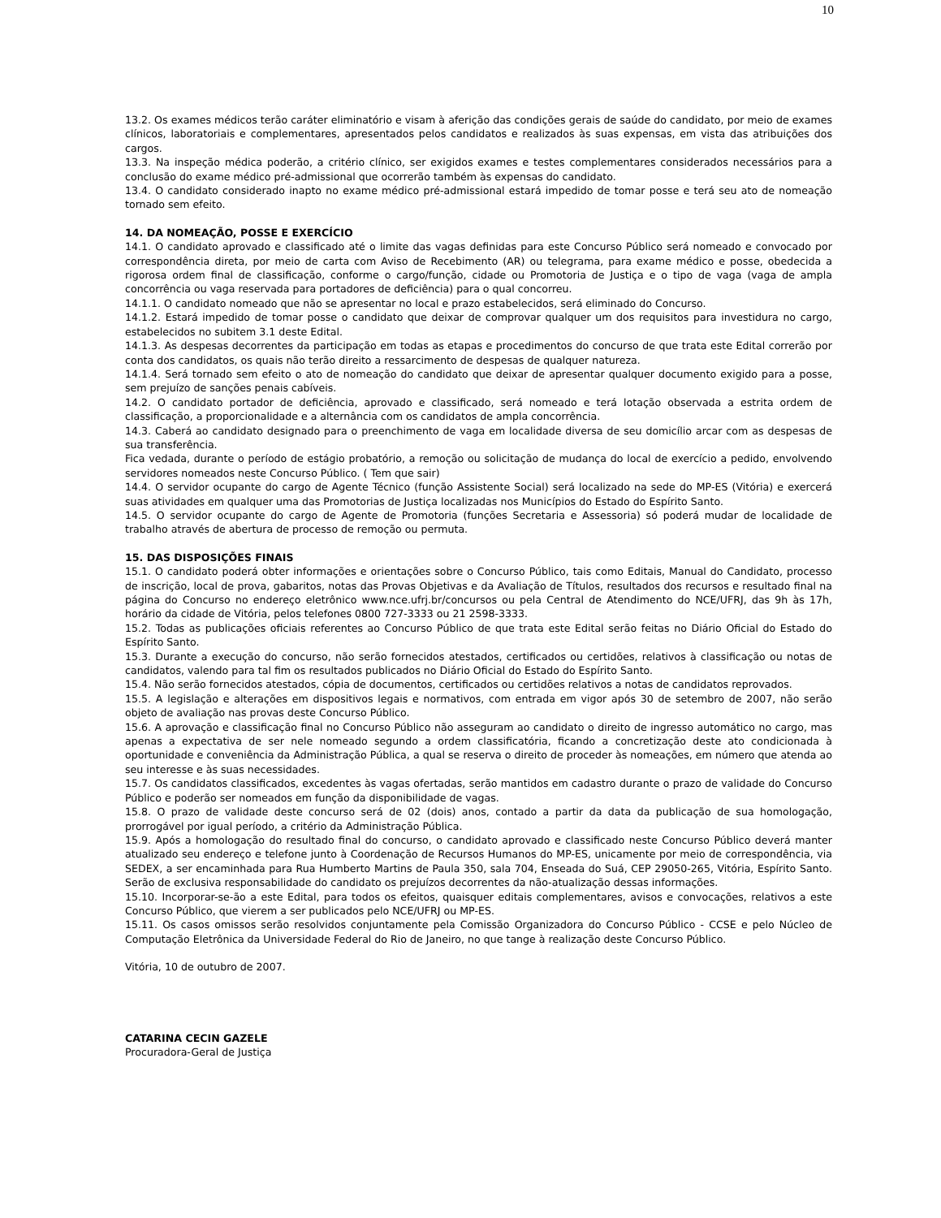10
13.2. Os exames médicos terão caráter eliminatório e visam à aferição das condições gerais de saúde do candidato, por meio de exames clínicos, laboratoriais e complementares, apresentados pelos candidatos e realizados às suas expensas, em vista das atribuições dos cargos.
13.3. Na inspeção médica poderão, a critério clínico, ser exigidos exames e testes complementares considerados necessários para a conclusão do exame médico pré-admissional que ocorrerão também às expensas do candidato.
13.4. O candidato considerado inapto no exame médico pré-admissional estará impedido de tomar posse e terá seu ato de nomeação tornado sem efeito.
14. DA NOMEAÇÃO, POSSE E EXERCÍCIO
14.1. O candidato aprovado e classificado até o limite das vagas definidas para este Concurso Público será nomeado e convocado por correspondência direta, por meio de carta com Aviso de Recebimento (AR) ou telegrama, para exame médico e posse, obedecida a rigorosa ordem final de classificação, conforme o cargo/função, cidade ou Promotoria de Justiça e o tipo de vaga (vaga de ampla concorrência ou vaga reservada para portadores de deficiência) para o qual concorreu.
14.1.1. O candidato nomeado que não se apresentar no local e prazo estabelecidos, será eliminado do Concurso.
14.1.2. Estará impedido de tomar posse o candidato que deixar de comprovar qualquer um dos requisitos para investidura no cargo, estabelecidos no subitem 3.1 deste Edital.
14.1.3. As despesas decorrentes da participação em todas as etapas e procedimentos do concurso de que trata este Edital correrão por conta dos candidatos, os quais não terão direito a ressarcimento de despesas de qualquer natureza.
14.1.4. Será tornado sem efeito o ato de nomeação do candidato que deixar de apresentar qualquer documento exigido para a posse, sem prejuízo de sanções penais cabíveis.
14.2. O candidato portador de deficiência, aprovado e classificado, será nomeado e terá lotação observada a estrita ordem de classificação, a proporcionalidade e a alternância com os candidatos de ampla concorrência.
14.3. Caberá ao candidato designado para o preenchimento de vaga em localidade diversa de seu domicílio arcar com as despesas de sua transferência.
Fica vedada, durante o período de estágio probatório, a remoção ou solicitação de mudança do local de exercício a pedido, envolvendo servidores nomeados neste Concurso Público. ( Tem que sair)
14.4. O servidor ocupante do cargo de Agente Técnico (função Assistente Social) será localizado na sede do MP-ES (Vitória) e exercerá suas atividades em qualquer uma das Promotorias de Justiça localizadas nos Municípios do Estado do Espírito Santo.
14.5. O servidor ocupante do cargo de Agente de Promotoria (funções Secretaria e Assessoria) só poderá mudar de localidade de trabalho através de abertura de processo de remoção ou permuta.
15. DAS DISPOSIÇÕES FINAIS
15.1. O candidato poderá obter informações e orientações sobre o Concurso Público, tais como Editais, Manual do Candidato, processo de inscrição, local de prova, gabaritos, notas das Provas Objetivas e da Avaliação de Títulos, resultados dos recursos e resultado final na página do Concurso no endereço eletrônico www.nce.ufrj.br/concursos ou pela Central de Atendimento do NCE/UFRJ, das 9h às 17h, horário da cidade de Vitória, pelos telefones 0800 727-3333 ou 21 2598-3333.
15.2. Todas as publicações oficiais referentes ao Concurso Público de que trata este Edital serão feitas no Diário Oficial do Estado do Espírito Santo.
15.3. Durante a execução do concurso, não serão fornecidos atestados, certificados ou certidões, relativos à classificação ou notas de candidatos, valendo para tal fim os resultados publicados no Diário Oficial do Estado do Espírito Santo.
15.4. Não serão fornecidos atestados, cópia de documentos, certificados ou certidões relativos a notas de candidatos reprovados.
15.5. A legislação e alterações em dispositivos legais e normativos, com entrada em vigor após 30 de setembro de 2007, não serão objeto de avaliação nas provas deste Concurso Público.
15.6. A aprovação e classificação final no Concurso Público não asseguram ao candidato o direito de ingresso automático no cargo, mas apenas a expectativa de ser nele nomeado segundo a ordem classificatória, ficando a concretização deste ato condicionada à oportunidade e conveniência da Administração Pública, a qual se reserva o direito de proceder às nomeações, em número que atenda ao seu interesse e às suas necessidades.
15.7. Os candidatos classificados, excedentes às vagas ofertadas, serão mantidos em cadastro durante o prazo de validade do Concurso Público e poderão ser nomeados em função da disponibilidade de vagas.
15.8. O prazo de validade deste concurso será de 02 (dois) anos, contado a partir da data da publicação de sua homologação, prorrogável por igual período, a critério da Administração Pública.
15.9. Após a homologação do resultado final do concurso, o candidato aprovado e classificado neste Concurso Público deverá manter atualizado seu endereço e telefone junto à Coordenação de Recursos Humanos do MP-ES, unicamente por meio de correspondência, via SEDEX, a ser encaminhada para Rua Humberto Martins de Paula 350, sala 704, Enseada do Suá, CEP 29050-265, Vitória, Espírito Santo. Serão de exclusiva responsabilidade do candidato os prejuízos decorrentes da não-atualização dessas informações.
15.10. Incorporar-se-ão a este Edital, para todos os efeitos, quaisquer editais complementares, avisos e convocações, relativos a este Concurso Público, que vierem a ser publicados pelo NCE/UFRJ ou MP-ES.
15.11. Os casos omissos serão resolvidos conjuntamente pela Comissão Organizadora do Concurso Público - CCSE e pelo Núcleo de Computação Eletrônica da Universidade Federal do Rio de Janeiro, no que tange à realização deste Concurso Público.
Vitória, 10 de outubro de 2007.
CATARINA CECIN GAZELE
Procuradora-Geral de Justiça